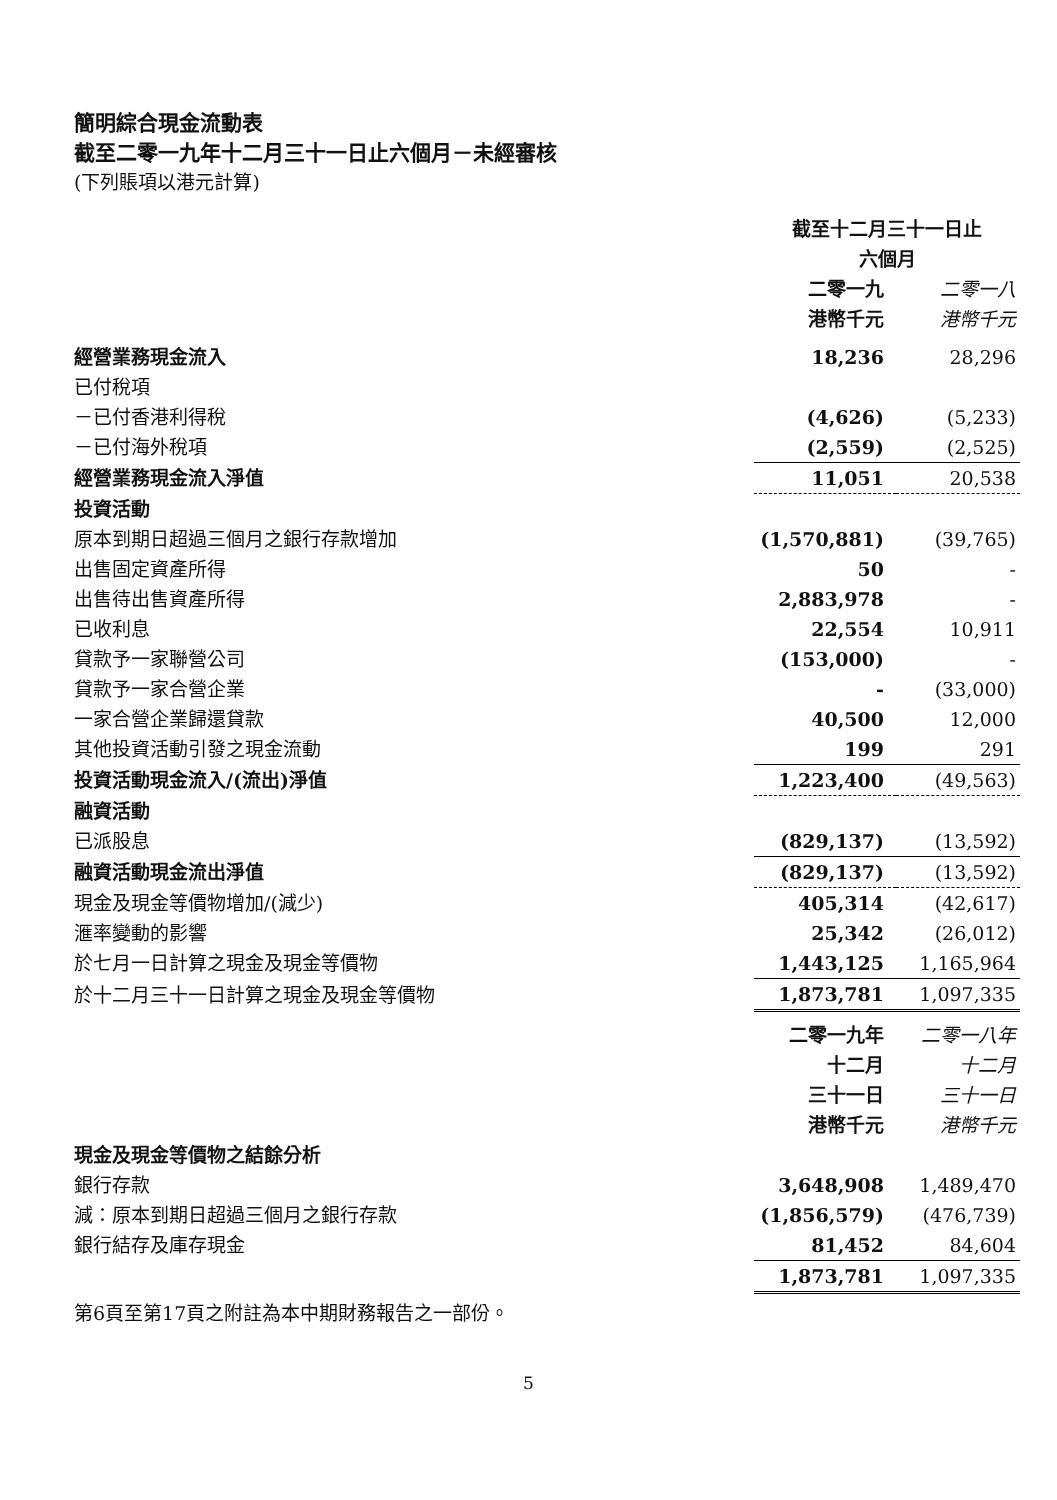簡明綜合現金流動表
截至二零一九年十二月三十一日止六個月－未經審核
(下列賬項以港元計算)
| | 截至十二月三十一日止 六個月 | |
| | 二零一九 港幣千元 | 二零一八 港幣千元 |
| 經營業務現金流入 | 18,236 | 28,296 |
| 已付稅項 | | |
| －已付香港利得稅 | (4,626) | (5,233) |
| －已付海外稅項 | (2,559) | (2,525) |
| 經營業務現金流入淨值 | 11,051 | 20,538 |
| 投資活動 | | |
| 原本到期日超過三個月之銀行存款增加 | (1,570,881) | (39,765) |
| 出售固定資產所得 | 50 | - |
| 出售待出售資產所得 | 2,883,978 | - |
| 已收利息 | 22,554 | 10,911 |
| 貸款予一家聯營公司 | (153,000) | - |
| 貸款予一家合營企業 | - | (33,000) |
| 一家合營企業歸還貸款 | 40,500 | 12,000 |
| 其他投資活動引發之現金流動 | 199 | 291 |
| 投資活動現金流入/(流出)淨值 | 1,223,400 | (49,563) |
| 融資活動 | | |
| 已派股息 | (829,137) | (13,592) |
| 融資活動現金流出淨值 | (829,137) | (13,592) |
| 現金及現金等價物增加/(減少) | 405,314 | (42,617) |
| 滙率變動的影響 | 25,342 | (26,012) |
| 於七月一日計算之現金及現金等價物 | 1,443,125 | 1,165,964 |
| 於十二月三十一日計算之現金及現金等價物 | 1,873,781 | 1,097,335 |
| | 二零一九年 十二月 三十一日 港幣千元 | 二零一八年 十二月 三十一日 港幣千元 |
| 現金及現金等價物之結餘分析 | | |
| 銀行存款 | 3,648,908 | 1,489,470 |
| 減：原本到期日超過三個月之銀行存款 | (1,856,579) | (476,739) |
| 銀行結存及庫存現金 | 81,452 | 84,604 |
| | 1,873,781 | 1,097,335 |
第6頁至第17頁之附註為本中期財務報告之一部份。
5